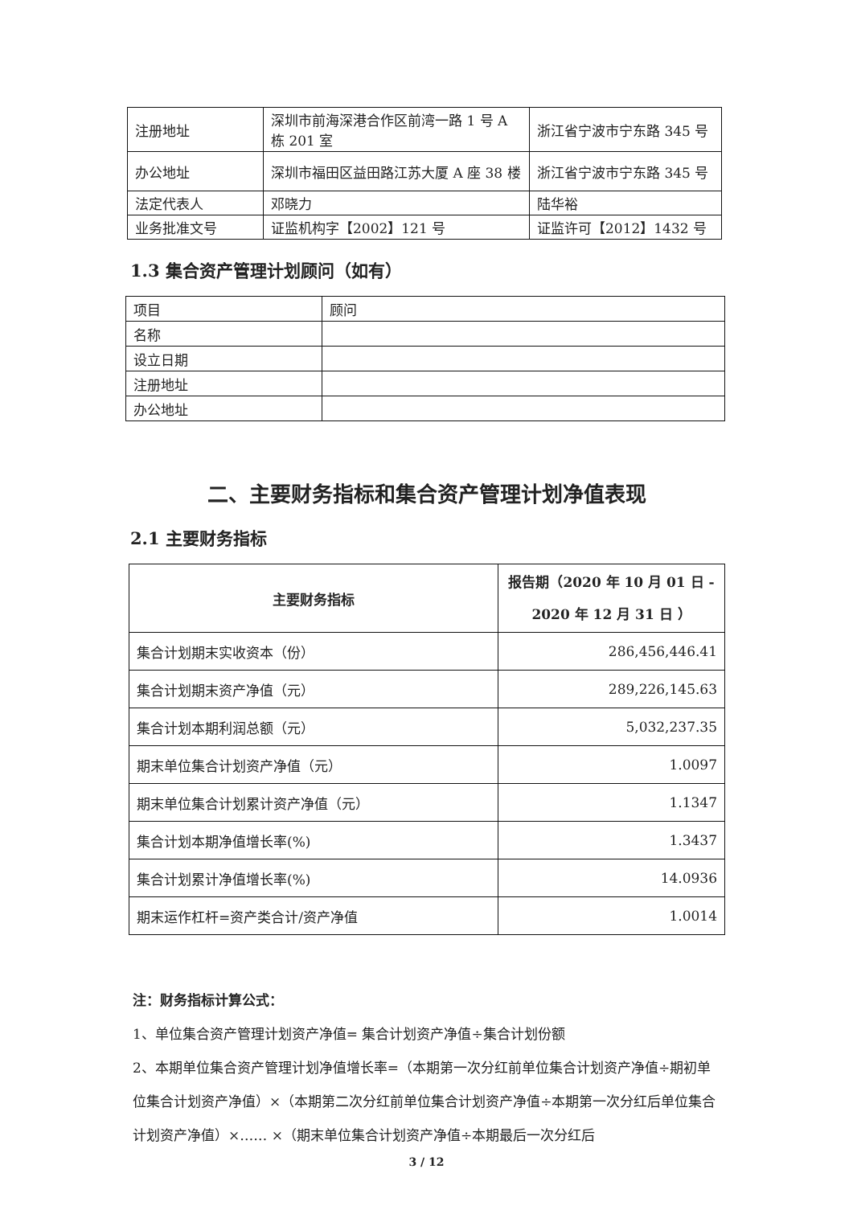| 注册地址 | 深圳市前海深港合作区前湾一路 1 号 A 栋 201 室 | 浙江省宁波市宁东路 345 号 |
| 办公地址 | 深圳市福田区益田路江苏大厦 A 座 38 楼 | 浙江省宁波市宁东路 345 号 |
| 法定代表人 | 邓晓力 | 陆华裕 |
| 业务批准文号 | 证监机构字【2002】121 号 | 证监许可【2012】1432 号 |
1.3 集合资产管理计划顾问（如有）
| 项目 | 顾问 |
| 名称 | |
| 设立日期 | |
| 注册地址 | |
| 办公地址 | |
二、主要财务指标和集合资产管理计划净值表现
2.1 主要财务指标
| 主要财务指标 | 报告期（2020 年 10 月 01 日 - 2020 年 12 月 31 日 ） |
| --- | --- |
| 集合计划期末实收资本（份） | 286,456,446.41 |
| 集合计划期末资产净值（元） | 289,226,145.63 |
| 集合计划本期利润总额（元） | 5,032,237.35 |
| 期末单位集合计划资产净值（元） | 1.0097 |
| 期末单位集合计划累计资产净值（元） | 1.1347 |
| 集合计划本期净值增长率(%) | 1.3437 |
| 集合计划累计净值增长率(%) | 14.0936 |
| 期末运作杠杆=资产类合计/资产净值 | 1.0014 |
注：财务指标计算公式：
1、单位集合资产管理计划资产净值= 集合计划资产净值÷集合计划份额
2、本期单位集合资产管理计划净值增长率=（本期第一次分红前单位集合计划资产净值÷期初单位集合计划资产净值）×（本期第二次分红前单位集合计划资产净值÷本期第一次分红后单位集合计划资产净值）×…… ×（期末单位集合计划资产净值÷本期最后一次分红后
3 / 12